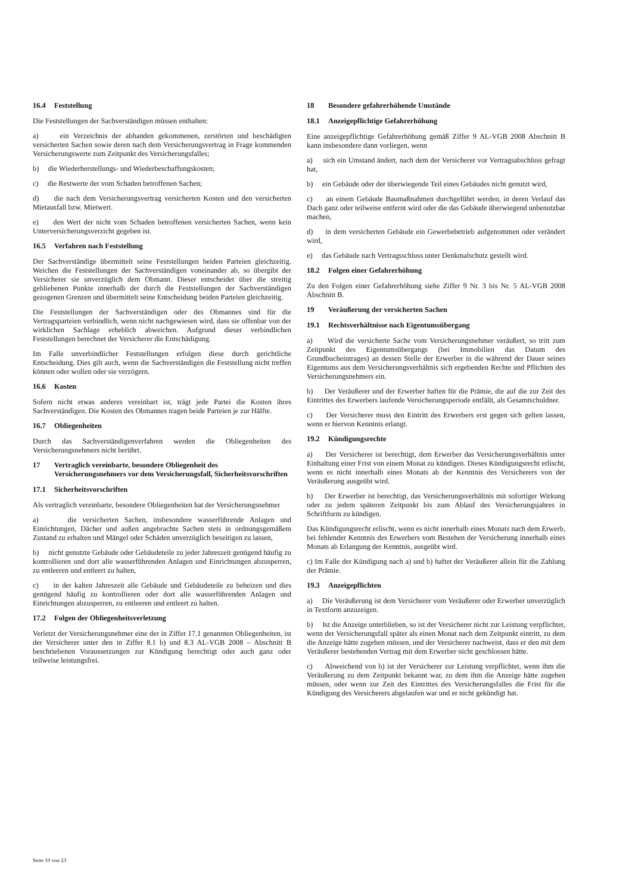16.4 Feststellung
Die Feststellungen der Sachverständigen müssen enthalten:
a) ein Verzeichnis der abhanden gekommenen, zerstörten und beschädigten versicherten Sachen sowie deren nach dem Versicherungsvertrag in Frage kommenden Versicherungswerte zum Zeitpunkt des Versicherungsfalles;
b) die Wiederherstellungs- und Wiederbeschaffungskosten;
c) die Restwerte der vom Schaden betroffenen Sachen;
d) die nach dem Versicherungsvertrag versicherten Kosten und den versicherten Mietausfall bzw. Mietwert.
e) den Wert der nicht vom Schaden betroffenen versicherten Sachen, wenn kein Unterversicherungsverzicht gegeben ist.
16.5 Verfahren nach Feststellung
Der Sachverständige übermittelt seine Feststellungen beiden Parteien gleichzeitig. Weichen die Feststellungen der Sachverständigen voneinander ab, so übergibt der Versicherer sie unverzüglich dem Obmann. Dieser entscheidet über die streitig gebliebenen Punkte innerhalb der durch die Feststellungen der Sachverständigen gezogenen Grenzen und übermittelt seine Entscheidung beiden Parteien gleichzeitig.
Die Feststellungen der Sachverständigen oder des Obmannes sind für die Vertragsparteien verbindlich, wenn nicht nachgewiesen wird, dass sie offenbar von der wirklichen Sachlage erheblich abweichen. Aufgrund dieser verbindlichen Feststellungen berechnet der Versicherer die Entschädigung.
Im Falle unverbindlicher Feststellungen erfolgen diese durch gerichtliche Entscheidung. Dies gilt auch, wenn die Sachverständigen die Feststellung nicht treffen können oder wollen oder sie verzögern.
16.6 Kosten
Sofern nicht etwas anderes vereinbart ist, trägt jede Partei die Kosten ihres Sachverständigen. Die Kosten des Obmannes tragen beide Parteien je zur Hälfte.
16.7 Obliegenheiten
Durch das Sachverständigenverfahren werden die Obliegenheiten des Versicherungsnehmers nicht berührt.
17 Vertraglich vereinbarte, besondere Obliegenheit des Versicherungsnehmers vor dem Versicherungsfall, Sicherheitsvorschriften
17.1 Sicherheitsvorschriften
Als vertraglich vereinbarte, besondere Obliegenheiten hat der Versicherungsnehmer
a) die versicherten Sachen, insbesondere wasserführende Anlagen und Einrichtungen, Dächer und außen angebrachte Sachen stets in ordnungsgemäßem Zustand zu erhalten und Mängel oder Schäden unverzüglich beseitigen zu lassen,
b) nicht genutzte Gebäude oder Gebäudeteile zu jeder Jahreszeit genügend häufig zu kontrollieren und dort alle wasserführenden Anlagen und Einrichtungen abzusperren, zu entleeren und entleert zu halten,
c) in der kalten Jahreszeit alle Gebäude und Gebäudeteile zu beheizen und dies genügend häufig zu kontrollieren oder dort alle wasserführenden Anlagen und Einrichtungen abzusperren, zu entleeren und entleert zu halten.
17.2 Folgen der Obliegenheitsverletzung
Verletzt der Versicherungsnehmer eine der in Ziffer 17.1 genannten Obliegenheiten, ist der Versicherer unter den in Ziffer 8.1 b) und 8.3 AL-VGB 2008 – Abschnitt B beschriebenen Voraussetzungen zur Kündigung berechtigt oder auch ganz oder teilweise leistungsfrei.
18 Besondere gefahrerhöhende Umstände
18.1 Anzeigepflichtige Gefahrerhöhung
Eine anzeigepflichtige Gefahrerhöhung gemäß Ziffer 9 AL-VGB 2008 Abschnitt B kann insbesondere dann vorliegen, wenn
a) sich ein Umstand ändert, nach dem der Versicherer vor Vertragsabschluss gefragt hat,
b) ein Gebäude oder der überwiegende Teil eines Gebäudes nicht genutzt wird,
c) an einem Gebäude Baumaßnahmen durchgeführt werden, in deren Verlauf das Dach ganz oder teilweise entfernt wird oder die das Gebäude überwiegend unbenutzbar machen,
d) in dem versicherten Gebäude ein Gewerbebetrieb aufgenommen oder verändert wird,
e) das Gebäude nach Vertragsschluss unter Denkmalschutz gestellt wird.
18.2 Folgen einer Gefahrerhöhung
Zu den Folgen einer Gefahrerhöhung siehe Ziffer 9 Nr. 3 bis Nr. 5 AL-VGB 2008 Abschnitt B.
19 Veräußerung der versicherten Sachen
19.1 Rechtsverhältnisse nach Eigentumsübergang
a) Wird die versicherte Sache vom Versicherungsnehmer veräußert, so tritt zum Zeitpunkt des Eigentumsübergangs (bei Immobilien das Datum des Grundbucheintrages) an dessen Stelle der Erwerber in die während der Dauer seines Eigentums aus dem Versicherungsverhältnis sich ergebenden Rechte und Pflichten des Versicherungsnehmers ein.
b) Der Veräußerer und der Erwerber haften für die Prämie, die auf die zur Zeit des Eintrittes des Erwerbers laufende Versicherungsperiode entfällt, als Gesamtschuldner.
c) Der Versicherer muss den Eintritt des Erwerbers erst gegen sich gelten lassen, wenn er hiervon Kenntnis erlangt.
19.2 Kündigungsrechte
a) Der Versicherer ist berechtigt, dem Erwerber das Versicherungsverhältnis unter Einhaltung einer Frist von einem Monat zu kündigen. Dieses Kündigungsrecht erlischt, wenn es nicht innerhalb eines Monats ab der Kenntnis des Versicherers von der Veräußerung ausgeübt wird.
b) Der Erwerber ist berechtigt, das Versicherungsverhältnis mit sofortiger Wirkung oder zu jedem späteren Zeitpunkt bis zum Ablauf des Versicherungsjahres in Schriftform zu kündigen.
Das Kündigungsrecht erlischt, wenn es nicht innerhalb eines Monats nach dem Erwerb, bei fehlender Kenntnis des Erwerbers vom Bestehen der Versicherung innerhalb eines Monats ab Erlangung der Kenntnis, ausgeübt wird.
c) Im Falle der Kündigung nach a) und b) haftet der Veräußerer allein für die Zahlung der Prämie.
19.3 Anzeigepflichten
a) Die Veräußerung ist dem Versicherer vom Veräußerer oder Erwerber unverzüglich in Textform anzuzeigen.
b) Ist die Anzeige unterblieben, so ist der Versicherer nicht zur Leistung verpflichtet, wenn der Versicherungsfall später als einen Monat nach dem Zeitpunkt eintritt, zu dem die Anzeige hätte zugehen müssen, und der Versicherer nachweist, dass er den mit dem Veräußerer bestehenden Vertrag mit dem Erwerber nicht geschlossen hätte.
c) Abweichend von b) ist der Versicherer zur Leistung verpflichtet, wenn ihm die Veräußerung zu dem Zeitpunkt bekannt war, zu dem ihm die Anzeige hätte zugehen müssen, oder wenn zur Zeit des Eintrittes des Versicherungsfalles die Frist für die Kündigung des Versicherers abgelaufen war und er nicht gekündigt hat.
Seite 10 von 23